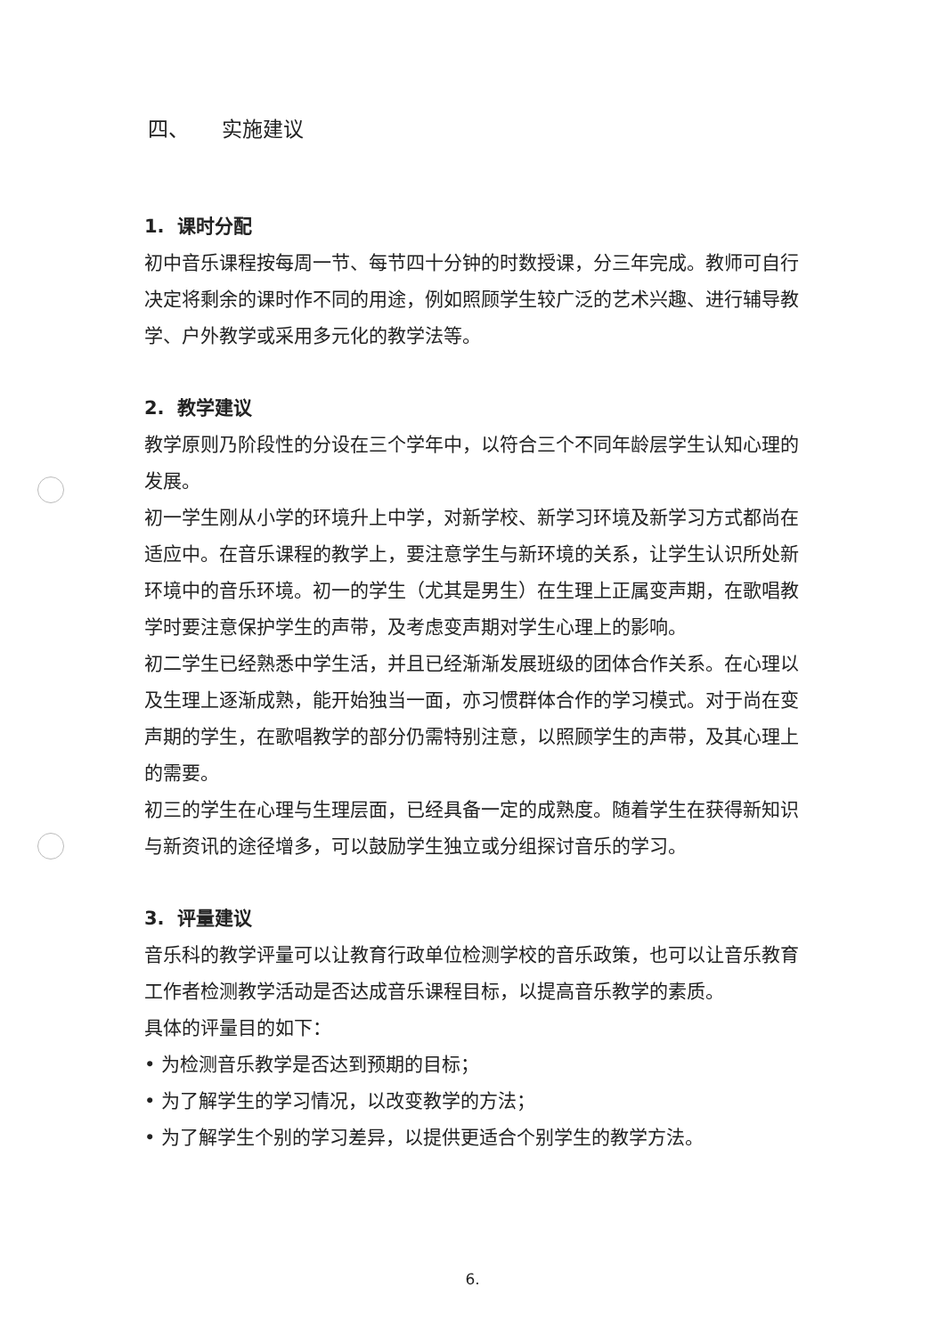四、 实施建议
1. 课时分配
初中音乐课程按每周一节、每节四十分钟的时数授课，分三年完成。教师可自行决定将剩余的课时作不同的用途，例如照顾学生较广泛的艺术兴趣、进行辅导教学、户外教学或采用多元化的教学法等。
2. 教学建议
教学原则乃阶段性的分设在三个学年中，以符合三个不同年龄层学生认知心理的发展。
初一学生刚从小学的环境升上中学，对新学校、新学习环境及新学习方式都尚在适应中。在音乐课程的教学上，要注意学生与新环境的关系，让学生认识所处新环境中的音乐环境。初一的学生（尤其是男生）在生理上正属变声期，在歌唱教学时要注意保护学生的声带，及考虑变声期对学生心理上的影响。
初二学生已经熟悉中学生活，并且已经渐渐发展班级的团体合作关系。在心理以及生理上逐渐成熟，能开始独当一面，亦习惯群体合作的学习模式。对于尚在变声期的学生，在歌唱教学的部分仍需特别注意，以照顾学生的声带，及其心理上的需要。
初三的学生在心理与生理层面，已经具备一定的成熟度。随着学生在获得新知识与新资讯的途径增多，可以鼓励学生独立或分组探讨音乐的学习。
3. 评量建议
音乐科的教学评量可以让教育行政单位检测学校的音乐政策，也可以让音乐教育工作者检测教学活动是否达成音乐课程目标，以提高音乐教学的素质。
具体的评量目的如下：
• 为检测音乐教学是否达到预期的目标；
• 为了解学生的学习情况，以改变教学的方法；
• 为了解学生个别的学习差异，以提供更适合个别学生的教学方法。
6.